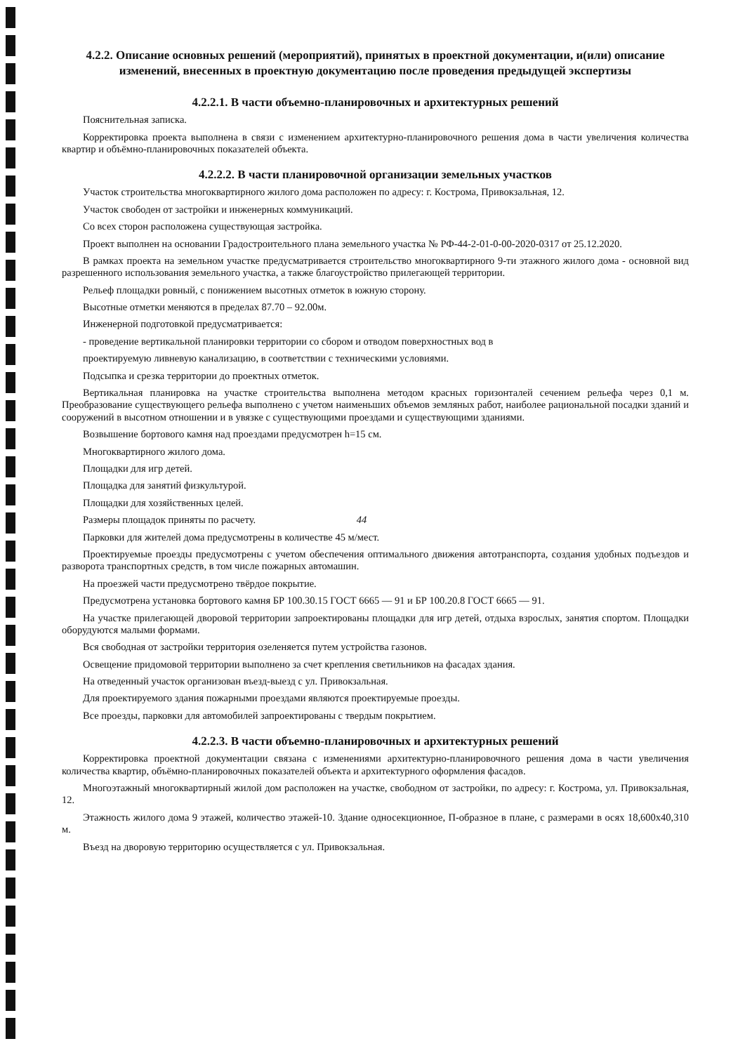4.2.2. Описание основных решений (мероприятий), принятых в проектной документации, и(или) описание изменений, внесенных в проектную документацию после проведения предыдущей экспертизы
4.2.2.1. В части объемно-планировочных и архитектурных решений
Пояснительная записка.
Корректировка проекта выполнена в связи с изменением архитектурно-планировочного решения дома в части увеличения количества квартир и объёмно-планировочных показателей объекта.
4.2.2.2. В части планировочной организации земельных участков
Участок строительства многоквартирного жилого дома расположен по адресу: г. Кострома, Привокзальная, 12.
Участок свободен от застройки и инженерных коммуникаций.
Со всех сторон расположена существующая застройка.
Проект выполнен на основании Градостроительного плана земельного участка № РФ-44-2-01-0-00-2020-0317 от 25.12.2020.
В рамках проекта на земельном участке предусматривается строительство многоквартирного 9-ти этажного жилого дома - основной вид разрешенного использования земельного участка, а также благоустройство прилегающей территории.
Рельеф площадки ровный, с понижением высотных отметок в южную сторону.
Высотные отметки меняются в пределах 87.70 – 92.00м.
Инженерной подготовкой предусматривается:
- проведение вертикальной планировки территории со сбором и отводом поверхностных вод в
проектируемую ливневую канализацию, в соответствии с техническими условиями.
Подсыпка и срезка территории до проектных отметок.
Вертикальная планировка на участке строительства выполнена методом красных горизонталей сечением рельефа через 0,1 м. Преобразование существующего рельефа выполнено с учетом наименьших объемов земляных работ, наиболее рациональной посадки зданий и сооружений в высотном отношении и в увязке с существующими проездами и существующими зданиями.
Возвышение бортового камня над проездами предусмотрен h=15 см.
Многоквартирного жилого дома.
Площадки для игр детей.
Площадка для занятий физкультурой.
Площадки для хозяйственных целей.
Размеры площадок приняты по расчету. 44
Парковки для жителей дома предусмотрены в количестве 45 м/мест.
Проектируемые проезды предусмотрены с учетом обеспечения оптимального движения автотранспорта, создания удобных подъездов и разворота транспортных средств, в том числе пожарных автомашин.
На проезжей части предусмотрено твёрдое покрытие.
Предусмотрена установка бортового камня БР 100.30.15 ГОСТ 6665 — 91 и БР 100.20.8 ГОСТ 6665 — 91.
На участке прилегающей дворовой территории запроектированы площадки для игр детей, отдыха взрослых, занятия спортом. Площадки оборудуются малыми формами.
Вся свободная от застройки территория озеленяется путем устройства газонов.
Освещение придомовой территории выполнено за счет крепления светильников на фасадах здания.
На отведенный участок организован въезд-выезд с ул. Привокзальная.
Для проектируемого здания пожарными проездами являются проектируемые проезды.
Все проезды, парковки для автомобилей запроектированы с твердым покрытием.
4.2.2.3. В части объемно-планировочных и архитектурных решений
Корректировка проектной документации связана с изменениями архитектурно-планировочного решения дома в части увеличения количества квартир, объёмно-планировочных показателей объекта и архитектурного оформления фасадов.
Многоэтажный многоквартирный жилой дом расположен на участке, свободном от застройки, по адресу: г. Кострома, ул. Привокзальная, 12.
Этажность жилого дома 9 этажей, количество этажей-10. Здание односекционное, П-образное в плане, с размерами в осях 18,600х40,310 м.
Въезд на дворовую территорию осуществляется с ул. Привокзальная.